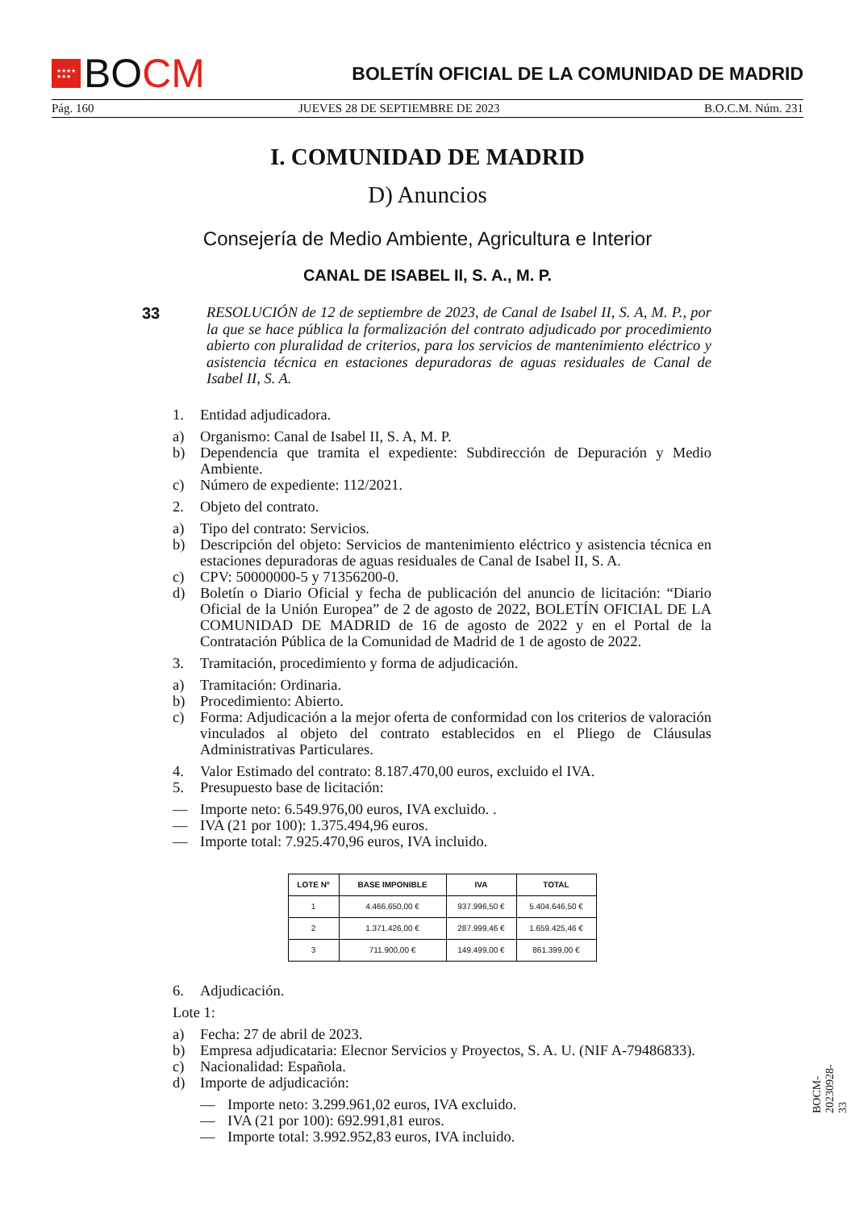★★★★
★★★
BO CM
BOLETÍN OFICIAL DE LA COMUNIDAD DE MADRID
Pág. 160 JUEVES 28 DE SEPTIEMBRE DE 2023 B.O.C.M. Núm. 231
I. COMUNIDAD DE MADRID
D) Anuncios
Consejería de Medio Ambiente, Agricultura e Interior
CANAL DE ISABEL II, S. A., M. P.
33
RESOLUCIÓN de 12 de septiembre de 2023, de Canal de Isabel II, S. A, M. P., por la que se hace pública la formalización del contrato adjudicado por procedimiento abierto con pluralidad de criterios, para los servicios de mantenimiento eléctrico y asistencia técnica en estaciones depuradoras de aguas residuales de Canal de Isabel II, S. A.
1. Entidad adjudicadora.
a) Organismo: Canal de Isabel II, S. A, M. P.
b) Dependencia que tramita el expediente: Subdirección de Depuración y Medio Ambiente.
c) Número de expediente: 112/2021.
2. Objeto del contrato.
a) Tipo del contrato: Servicios.
b) Descripción del objeto: Servicios de mantenimiento eléctrico y asistencia técnica en estaciones depuradoras de aguas residuales de Canal de Isabel II, S. A.
c) CPV: 50000000-5 y 71356200-0.
d) Boletín o Diario Oficial y fecha de publicación del anuncio de licitación: “Diario Oficial de la Unión Europea” de 2 de agosto de 2022, BOLETÍN OFICIAL DE LA COMUNIDAD DE MADRID de 16 de agosto de 2022 y en el Portal de la Contratación Pública de la Comunidad de Madrid de 1 de agosto de 2022.
3. Tramitación, procedimiento y forma de adjudicación.
a) Tramitación: Ordinaria.
b) Procedimiento: Abierto.
c) Forma: Adjudicación a la mejor oferta de conformidad con los criterios de valoración vinculados al objeto del contrato establecidos en el Pliego de Cláusulas Administrativas Particulares.
4. Valor Estimado del contrato: 8.187.470,00 euros, excluido el IVA.
5. Presupuesto base de licitación:
— Importe neto: 6.549.976,00 euros, IVA excluido. .
— IVA (21 por 100): 1.375.494,96 euros.
— Importe total: 7.925.470,96 euros, IVA incluido.
| LOTE Nº | BASE IMPONIBLE | IVA | TOTAL |
| --- | --- | --- | --- |
| 1 | 4.466.650,00 € | 937.996,50 € | 5.404.646,50 € |
| 2 | 1.371.426,00 € | 287.999,46 € | 1.659.425,46 € |
| 3 | 711.900,00 € | 149.499,00 € | 861.399,00 € |
6. Adjudicación.
Lote 1:
a) Fecha: 27 de abril de 2023.
b) Empresa adjudicataria: Elecnor Servicios y Proyectos, S. A. U. (NIF A-79486833).
c) Nacionalidad: Española.
d) Importe de adjudicación:
— Importe neto: 3.299.961,02 euros, IVA excluido.
— IVA (21 por 100): 692.991,81 euros.
— Importe total: 3.992.952,83 euros, IVA incluido.
BOCM-20230928-33